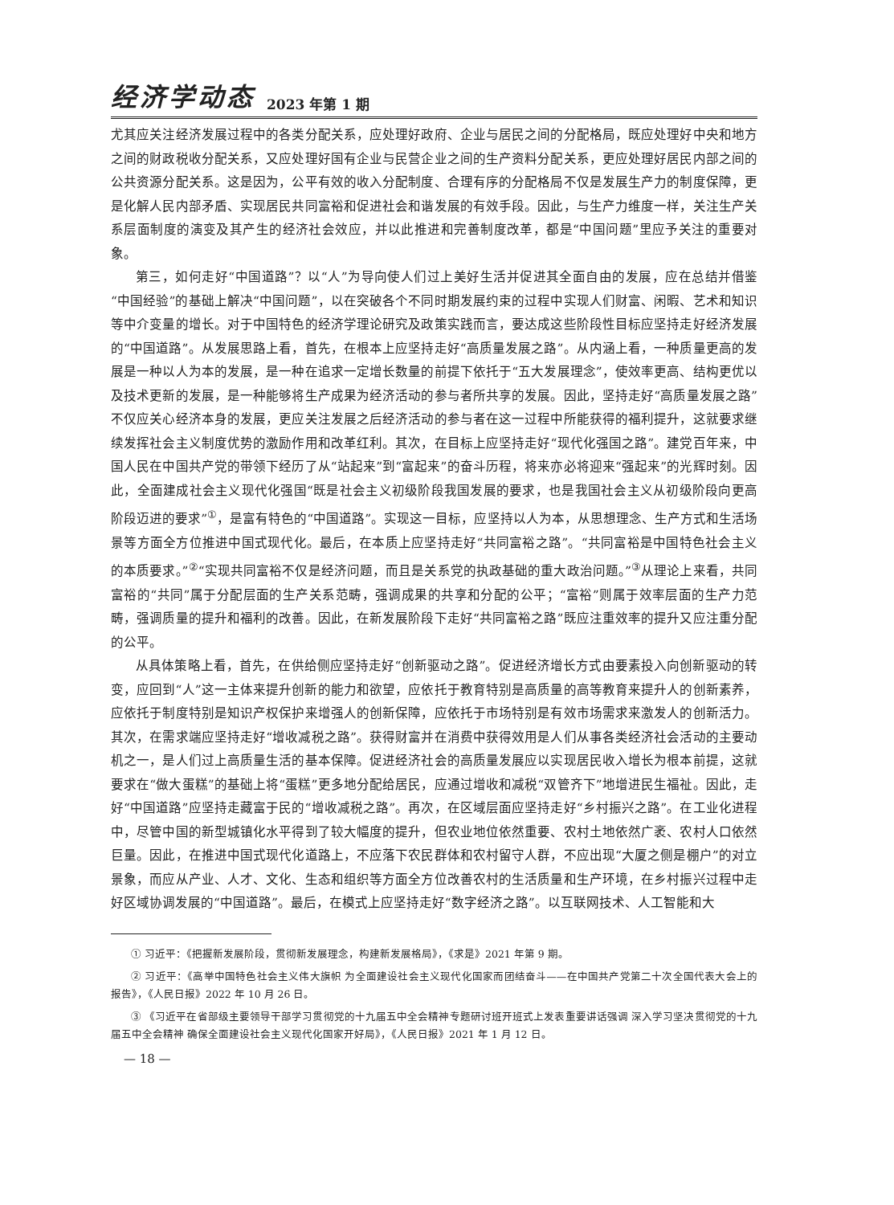经济学动态 2023 年第 1 期
尤其应关注经济发展过程中的各类分配关系，应处理好政府、企业与居民之间的分配格局，既应处理好中央和地方之间的财政税收分配关系，又应处理好国有企业与民营企业之间的生产资料分配关系，更应处理好居民内部之间的公共资源分配关系。这是因为，公平有效的收入分配制度、合理有序的分配格局不仅是发展生产力的制度保障，更是化解人民内部矛盾、实现居民共同富裕和促进社会和谐发展的有效手段。因此，与生产力维度一样，关注生产关系层面制度的演变及其产生的经济社会效应，并以此推进和完善制度改革，都是“中国问题”里应予关注的重要对象。
第三，如何走好“中国道路”？以“人”为导向使人们过上美好生活并促进其全面自由的发展，应在总结并借鉴“中国经验”的基础上解决“中国问题”，以在突破各个不同时期发展约束的过程中实现人们财富、闲暇、艺术和知识等中介变量的增长。对于中国特色的经济学理论研究及政策实践而言，要达成这些阶段性目标应坚持走好经济发展的“中国道路”。从发展思路上看，首先，在根本上应坚持走好“高质量发展之路”。从内涵上看，一种质量更高的发展是一种以人为本的发展，是一种在追求一定增长数量的前提下依托于“五大发展理念”，使效率更高、结构更优以及技术更新的发展，是一种能够将生产成果为经济活动的参与者所共享的发展。因此，坚持走好“高质量发展之路”不仅应关心经济本身的发展，更应关注发展之后经济活动的参与者在这一过程中所能获得的福利提升，这就要求继续发挥社会主义制度优势的激励作用和改革红利。其次，在目标上应坚持走好“现代化强国之路”。建党百年来，中国人民在中国共产党的带领下经历了从“站起来”到“富起来”的奋斗历程，将来亦必将迎来“强起来”的光辉时刻。因此，全面建成社会主义现代化强国“既是社会主义初级阶段我国发展的要求，也是我国社会主义从初级阶段向更高阶段迈进的要求”<sup>①</sup>，是富有特色的“中国道路”。实现这一目标，应坚持以人为本，从思想理念、生产方式和生活场景等方面全方位推进中国式现代化。最后，在本质上应坚持走好“共同富裕之路”。“共同富裕是中国特色社会主义的本质要求。”<sup>②</sup>“实现共同富裕不仅是经济问题，而且是关系党的执政基础的重大政治问题。”<sup>③</sup>从理论上来看，共同富裕的“共同”属于分配层面的生产关系范畴，强调成果的共享和分配的公平；“富裕”则属于效率层面的生产力范畴，强调质量的提升和福利的改善。因此，在新发展阶段下走好“共同富裕之路”既应注重效率的提升又应注重分配的公平。
从具体策略上看，首先，在供给侧应坚持走好“创新驱动之路”。促进经济增长方式由要素投入向创新驱动的转变，应回到“人”这一主体来提升创新的能力和欲望，应依托于教育特别是高质量的高等教育来提升人的创新素养，应依托于制度特别是知识产权保护来增强人的创新保障，应依托于市场特别是有效市场需求来激发人的创新活力。其次，在需求端应坚持走好“增收减税之路”。获得财富并在消费中获得效用是人们从事各类经济社会活动的主要动机之一，是人们过上高质量生活的基本保障。促进经济社会的高质量发展应以实现居民收入增长为根本前提，这就要求在“做大蛋糕”的基础上将“蛋糕”更多地分配给居民，应通过增收和减税“双管齐下”地增进民生福祉。因此，走好“中国道路”应坚持走藏富于民的“增收减税之路”。再次，在区域层面应坚持走好“乡村振兴之路”。在工业化进程中，尽管中国的新型城镇化水平得到了较大幅度的提升，但农业地位依然重要、农村土地依然广袤、农村人口依然巨量。因此，在推进中国式现代化道路上，不应落下农民群体和农村留守人群，不应出现“大厦之侧是棚户”的对立景象，而应从产业、人才、文化、生态和组织等方面全方位改善农村的生活质量和生产环境，在乡村振兴过程中走好区域协调发展的“中国道路”。最后，在模式上应坚持走好“数字经济之路”。以互联网技术、人工智能和大
① 习近平：《把握新发展阶段，贯彻新发展理念，构建新发展格局》，《求是》2021 年第 9 期。
② 习近平：《高举中国特色社会主义伟大旗帜 为全面建设社会主义现代化国家而团结奋斗——在中国共产党第二十次全国代表大会上的报告》，《人民日报》2022 年 10 月 26 日。
③ 《习近平在省部级主要领导干部学习贯彻党的十九届五中全会精神专题研讨班开班式上发表重要讲话强调 深入学习坚决贯彻党的十九届五中全会精神 确保全面建设社会主义现代化国家开好局》，《人民日报》2021 年 1 月 12 日。
— 18 —